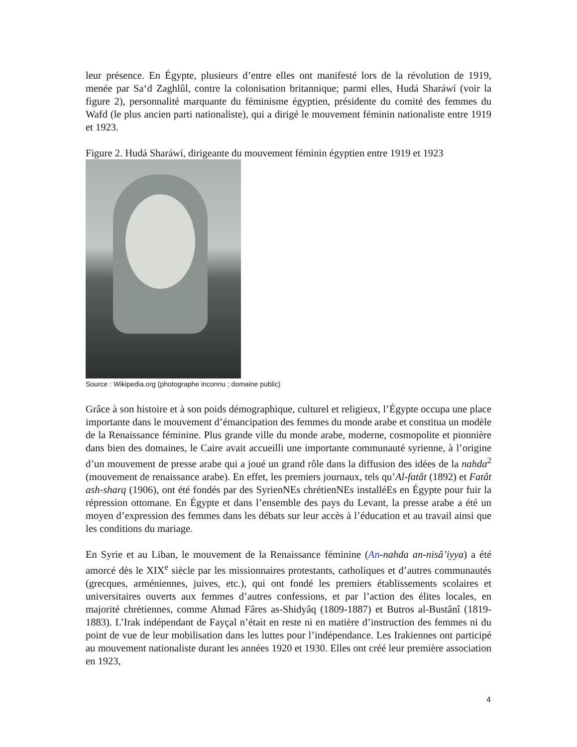leur présence. En Égypte, plusieurs d’entre elles ont manifesté lors de la révolution de 1919, menée par Sa‘d Zaghlûl, contre la colonisation britannique; parmi elles, Hudá Sharáwí (voir la figure 2), personnalité marquante du féminisme égyptien, présidente du comité des femmes du Wafd (le plus ancien parti nationaliste), qui a dirigé le mouvement féminin nationaliste entre 1919 et 1923.
Figure 2. Hudá Sharáwí, dirigeante du mouvement féminin égyptien entre 1919 et 1923
Source : Wikipedia.org (photographe inconnu ; domaine public)
Grâce à son histoire et à son poids démographique, culturel et religieux, l’Égypte occupa une place importante dans le mouvement d’émancipation des femmes du monde arabe et constitua un modèle de la Renaissance féminine. Plus grande ville du monde arabe, moderne, cosmopolite et pionnière dans bien des domaines, le Caire avait accueilli une importante communauté syrienne, à l’origine d’un mouvement de presse arabe qui a joué un grand rôle dans la diffusion des idées de la nahda<sup>2</sup> (mouvement de renaissance arabe). En effet, les premiers journaux, tels qu’Al-fatât (1892) et Fatât ash-sharq (1906), ont été fondés par des SyrienNEs chrétienNEs installéEs en Égypte pour fuir la répression ottomane. En Égypte et dans l’ensemble des pays du Levant, la presse arabe a été un moyen d’expression des femmes dans les débats sur leur accès à l’éducation et au travail ainsi que les conditions du mariage.
En Syrie et au Liban, le mouvement de la Renaissance féminine (An-nahda an-nisâ’iyya) a été amorcé dès le XIX<sup>e</sup> siècle par les missionnaires protestants, catholiques et d’autres communautés (grecques, arméniennes, juives, etc.), qui ont fondé les premiers établissements scolaires et universitaires ouverts aux femmes d’autres confessions, et par l’action des élites locales, en majorité chrétiennes, comme Ahmad Fâres as-Shidyâq (1809-1887) et Butros al-Bustânî (1819-1883). L’Irak indépendant de Fayçal n’était en reste ni en matière d’instruction des femmes ni du point de vue de leur mobilisation dans les luttes pour l’indépendance. Les Irakiennes ont participé au mouvement nationaliste durant les années 1920 et 1930. Elles ont créé leur première association en 1923,
4